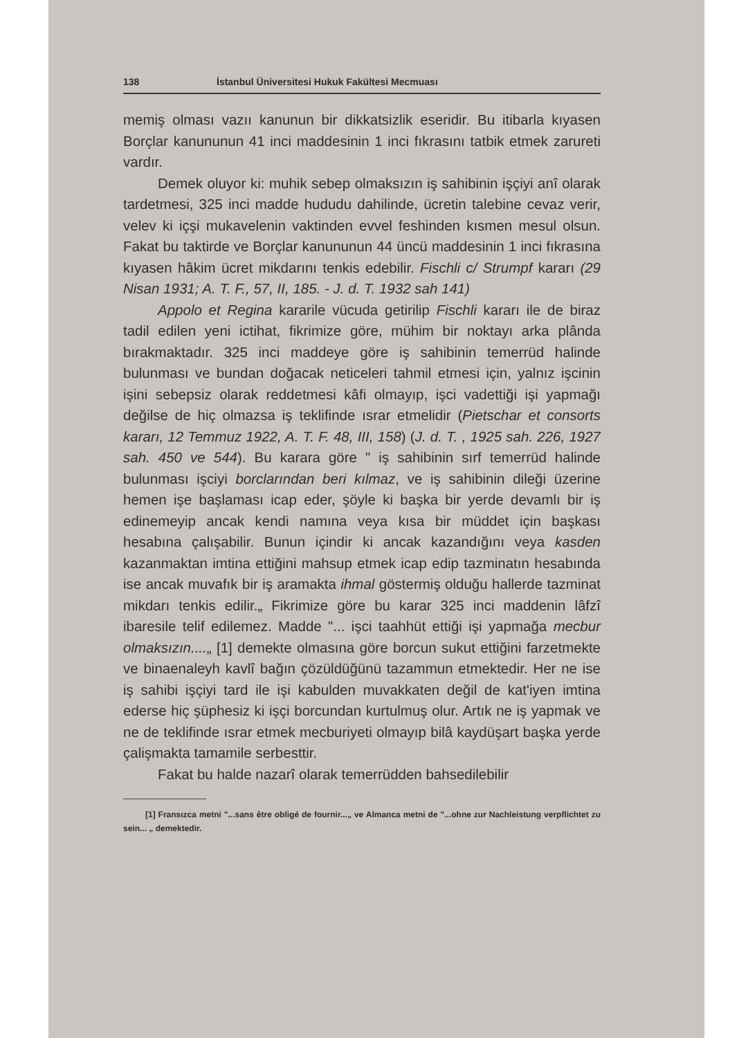138 İstanbul Üniversitesi Hukuk Fakültesi Mecmuası
memiş olması vazıı kanunun bir dikkatsizlik eseridir. Bu itibarla kıyasen Borçlar kanununun 41 inci maddesinin 1 inci fıkrasını tatbik etmek zarureti vardır.
Demek oluyor ki: muhik sebep olmaksızın iş sahibinin işçiyi anî olarak tardetmesi, 325 inci madde hududu dahilinde, ücretin talebine cevaz verir, velev ki içşi mukavelenin vaktinden evvel feshinden kısmen mesul olsun. Fakat bu taktirde ve Borçlar kanununun 44 üncü maddesinin 1 inci fıkrasına kıyasen hâkim ücret mikdarını tenkis edebilir. Fischli c/ Strumpf kararı (29 Nisan 1931; A. T. F., 57, II, 185. - J. d. T. 1932 sah 141)
Appolo et Regina kararile vücuda getirilip Fischli kararı ile de biraz tadil edilen yeni ictihat, fikrimize göre, mühim bir noktayı arka plânda bırakmaktadır. 325 inci maddeye göre iş sahibinin temerrüd halinde bulunması ve bundan doğacak neticeleri tahmil etmesi için, yalnız işcinin işini sebepsiz olarak reddetmesi kâfi olmayıp, işci vadettiği işi yapmağı değilse de hiç olmazsa iş teklifinde ısrar etmelidir (Pietschar et consorts kararı, 12 Temmuz 1922, A. T. F. 48, III, 158) (J. d. T. , 1925 sah. 226, 1927 sah. 450 ve 544). Bu karara göre " iş sahibinin sırf temerrüd halinde bulunması işciyi borclarından beri kılmaz, ve iş sahibinin dileği üzerine hemen işe başlaması icap eder, şöyle ki başka bir yerde devamlı bir iş edinemeyip ancak kendi namına veya kısa bir müddet için başkası hesabına çalışabilir. Bunun içindir ki ancak kazandığını veya kasden kazanmaktan imtina ettiğini mahsup etmek icap edip tazminatın hesabında ise ancak muvafık bir iş aramakta ihmal göstermiş olduğu hallerde tazminat mikdarı tenkis edilir.„ Fikrimize göre bu karar 325 inci maddenin lâfzî ibaresile telif edilemez. Madde "... işci taahhüt ettiği işi yapmağa mecbur olmaksızın....„ [1] demekte olmasına göre borcun sukut ettiğini farzetmekte ve binaenaleyh kavlî bağın çözüldüğünü tazammun etmektedir. Her ne ise iş sahibi işçiyi tard ile işi kabulden muvakkaten değil de kat'iyen imtina ederse hiç şüphesiz ki işçi borcundan kurtulmuş olur. Artık ne iş yapmak ve ne de teklifinde ısrar etmek mecburiyeti olmayıp bilâ kaydüşart başka yerde çalişmakta tamamile serbesttir.
Fakat bu halde nazarî olarak temerrüdden bahsedilebilir
[1] Fransızca metni "...sans être obligé de fournir...„ ve Almanca metni de "...ohne zur Nachleistung verpflichtet zu sein... „ demektedir.